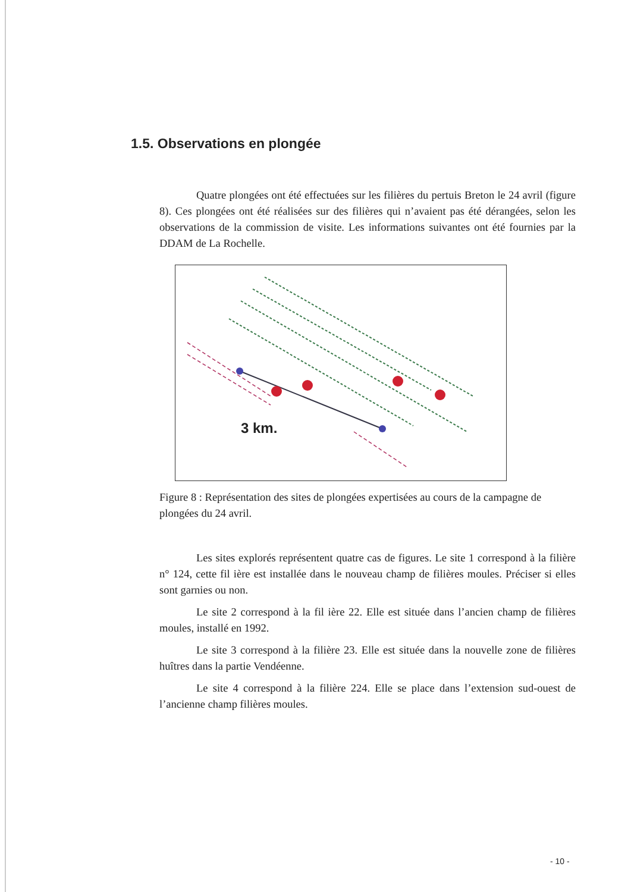1.5. Observations en plongée
Quatre plongées ont été effectuées sur les filières du pertuis Breton le 24 avril (figure 8). Ces plongées ont été réalisées sur des filières qui n’avaient pas été dérangées, selon les observations de la commission de visite. Les informations suivantes ont été fournies par la DDAM de La Rochelle.
3 km.
Figure 8 : Représentation des sites de plongées expertisées au cours de la campagne de plongées du 24 avril.
Les sites explorés représentent quatre cas de figures. Le site 1 correspond à la filière n° 124, cette fil ière est installée dans le nouveau champ de filières moules. Préciser si elles sont garnies ou non.
Le site 2 correspond à la fil ière 22. Elle est située dans l’ancien champ de filières moules, installé en 1992.
Le site 3 correspond à la filière 23. Elle est située dans la nouvelle zone de filières huîtres dans la partie Vendéenne.
Le site 4 correspond à la filière 224. Elle se place dans l’extension sud-ouest de l’ancienne champ filières moules.
- 10 -